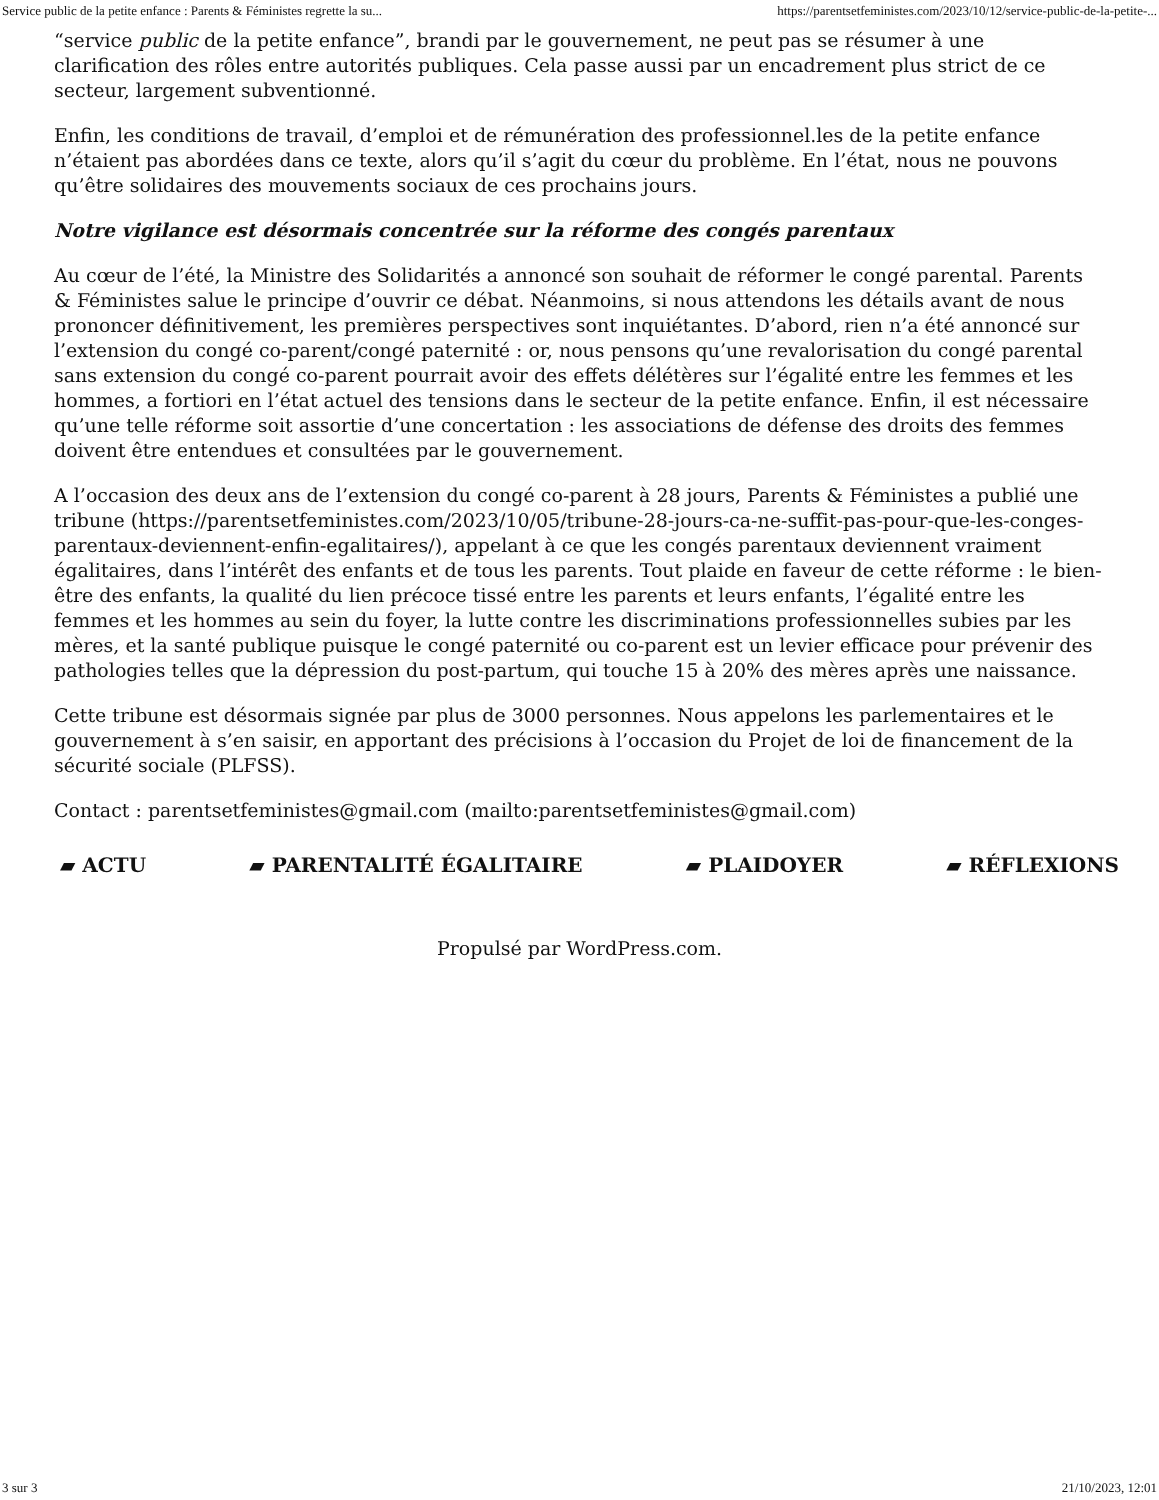Service public de la petite enfance : Parents & Féministes regrette la su... https://parentsetfeministes.com/2023/10/12/service-public-de-la-petite-...
“service public de la petite enfance”, brandi par le gouvernement, ne peut pas se résumer à une clarification des rôles entre autorités publiques. Cela passe aussi par un encadrement plus strict de ce secteur, largement subventionné.
Enfin, les conditions de travail, d’emploi et de rémunération des professionnel.les de la petite enfance n’étaient pas abordées dans ce texte, alors qu’il s’agit du cœur du problème. En l’état, nous ne pouvons qu’être solidaires des mouvements sociaux de ces prochains jours.
Notre vigilance est désormais concentrée sur la réforme des congés parentaux
Au cœur de l’été, la Ministre des Solidarités a annoncé son souhait de réformer le congé parental. Parents & Féministes salue le principe d’ouvrir ce débat. Néanmoins, si nous attendons les détails avant de nous prononcer définitivement, les premières perspectives sont inquiétantes. D’abord, rien n’a été annoncé sur l’extension du congé co-parent/congé paternité : or, nous pensons qu’une revalorisation du congé parental sans extension du congé co-parent pourrait avoir des effets délétères sur l’égalité entre les femmes et les hommes, a fortiori en l’état actuel des tensions dans le secteur de la petite enfance. Enfin, il est nécessaire qu’une telle réforme soit assortie d’une concertation : les associations de défense des droits des femmes doivent être entendues et consultées par le gouvernement.
A l’occasion des deux ans de l’extension du congé co-parent à 28 jours, Parents & Féministes a publié une tribune (https://parentsetfeministes.com/2023/10/05/tribune-28-jours-ca-ne-suffit-pas-pour-que-les-conges-parentaux-deviennent-enfin-egalitaires/), appelant à ce que les congés parentaux deviennent vraiment égalitaires, dans l’intérêt des enfants et de tous les parents. Tout plaide en faveur de cette réforme : le bien-être des enfants, la qualité du lien précoce tissé entre les parents et leurs enfants, l’égalité entre les femmes et les hommes au sein du foyer, la lutte contre les discriminations professionnelles subies par les mères, et la santé publique puisque le congé paternité ou co-parent est un levier efficace pour prévenir des pathologies telles que la dépression du post-partum, qui touche 15 à 20% des mères après une naissance.
Cette tribune est désormais signée par plus de 3000 personnes. Nous appelons les parlementaires et le gouvernement à s’en saisir, en apportant des précisions à l’occasion du Projet de loi de financement de la sécurité sociale (PLFSS).
Contact : parentsetfeministes@gmail.com (mailto:parentsetfeministes@gmail.com)
▰ ACTU ▰ PARENTALITÉ ÉGALITAIRE ▰ PLAIDOYER ▰ RÉFLEXIONS
Propulsé par WordPress.com.
3 sur 3 21/10/2023, 12:01